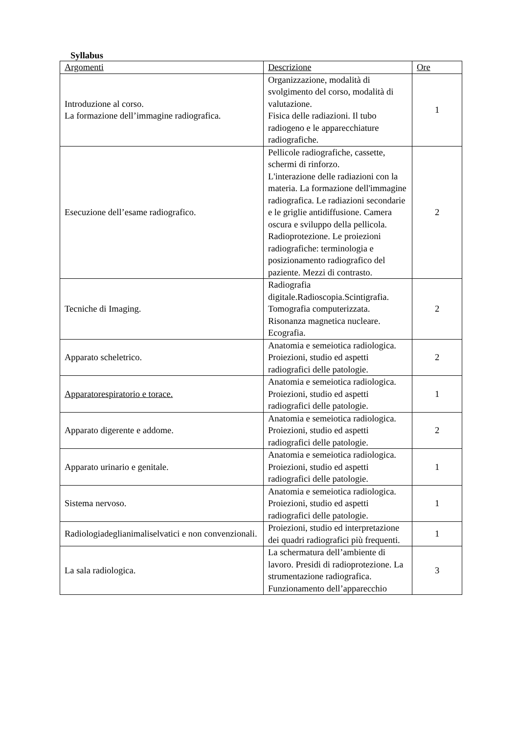Syllabus
| Argomenti | Descrizione | Ore |
| Introduzione al corso. La formazione dell’immagine radiografica. | Organizzazione, modalità di svolgimento del corso, modalità di valutazione. Fisica delle radiazioni. Il tubo radiogeno e le apparecchiature radiografiche. | 1 |
| Esecuzione dell’esame radiografico. | Pellicole radiografiche, cassette, schermi di rinforzo. L'interazione delle radiazioni con la materia. La formazione dell'immagine radiografica. Le radiazioni secondarie e le griglie antidiffusione. Camera oscura e sviluppo della pellicola. Radioprotezione. Le proiezioni radiografiche: terminologia e posizionamento radiografico del paziente. Mezzi di contrasto. | 2 |
| Tecniche di Imaging. | Radiografia digitale.Radioscopia.Scintigrafia. Tomografia computerizzata. Risonanza magnetica nucleare. Ecografia. | 2 |
| Apparato scheletrico. | Anatomia e semeiotica radiologica. Proiezioni, studio ed aspetti radiografici delle patologie. | 2 |
| Apparatorespiratorio e torace. | Anatomia e semeiotica radiologica. Proiezioni, studio ed aspetti radiografici delle patologie. | 1 |
| Apparato digerente e addome. | Anatomia e semeiotica radiologica. Proiezioni, studio ed aspetti radiografici delle patologie. | 2 |
| Apparato urinario e genitale. | Anatomia e semeiotica radiologica. Proiezioni, studio ed aspetti radiografici delle patologie. | 1 |
| Sistema nervoso. | Anatomia e semeiotica radiologica. Proiezioni, studio ed aspetti radiografici delle patologie. | 1 |
| Radiologiadeglianimaliselvatici e non convenzionali. | Proiezioni, studio ed interpretazione dei quadri radiografici più frequenti. | 1 |
| La sala radiologica. | La schermatura dell’ambiente di lavoro. Presidi di radioprotezione. La strumentazione radiografica. Funzionamento dell’apparecchio | 3 |